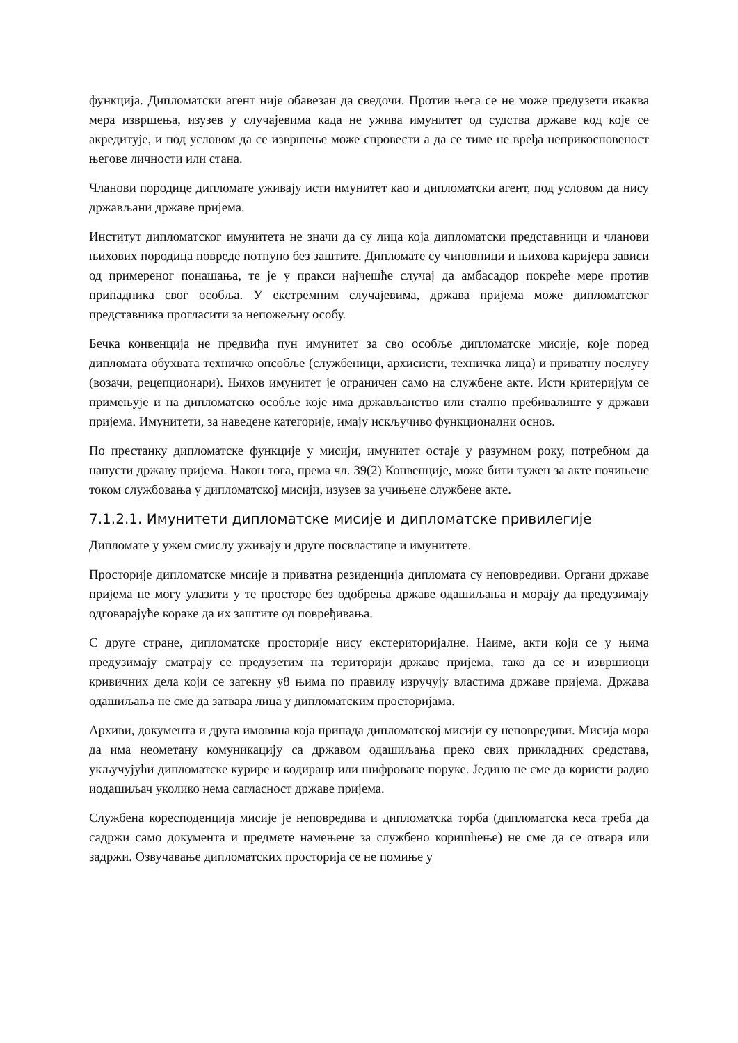функција. Дипломатски агент није обавезан да сведочи. Против њега се не може предузети икаква мера извршења, изузев у случајевима када не ужива имунитет од судства државе код које се акредитује, и под условом да се извршење може спровести а да се тиме не вређа неприкосновеност његове личности или стана.
Чланови породице дипломате уживају исти имунитет као и дипломатски агент, под условом да нису држављани државе пријема.
Институт дипломатског имунитета не значи да су лица која дипломатски представници и чланови њихових породица повреде потпуно без заштите. Дипломате су чиновници и њихова каријера зависи од примереног понашања, те је у пракси најчешће случај да амбасадор покреће мере против припадника свог особља. У екстремним случајевима, држава пријема може дипломатског представника прогласити за непожељну особу.
Бечка конвенција не предвиђа пун имунитет за сво особље дипломатске мисије, које поред дипломата обухвата техничко опсобље (службеници, архисисти, техничка лица) и приватну послугу (возачи, рецепционари). Њихов имунитет је ограничен само на службене акте. Исти критеријум се примењује и на дипломатско особље које има држављанство или стално пребивалиште у држави пријема. Имунитети, за наведене категорије, имају искључиво функционални основ.
По престанку дипломатске функције у мисији, имунитет остаје у разумном року, потребном да напусти државу пријема. Након тога, према чл. 39(2) Конвенције, може бити тужен за акте почињене током службовања у дипломатској мисији, изузев за учињене службене акте.
7.1.2.1. Имунитети дипломатске мисије и дипломатске привилегије
Дипломате у ужем смислу уживају и друге посвластице и имунитете.
Просторије дипломатске мисије и приватна резиденција дипломата су неповредиви. Органи државе пријема не могу улазити у те просторе без одобрења државе одашиљања и морају да предузимају одговарајуће кораке да их заштите од повређивања.
С друге стране, дипломатске просторије нису екстериторијалне. Наиме, акти који се у њима предузимају сматрају се предузетим на територији државе пријема, тако да се и извршиоци кривичних дела који се затекну у8 њима по правилу изручују властима државе пријема. Држава одашиљања не сме да затвара лица у дипломатским просторијама.
Архиви, документа и друга имовина која припада дипломатској мисији су неповредиви. Мисија мора да има неометану комуникацију са државом одашиљања преко свих прикладних средстава, укључујући дипломатске курире и кодиранр или шифроване поруке. Једино не сме да користи радио иодашиљач уколико нема сагласност државе пријема.
Службена коресподенција мисије је неповредива и дипломатска торба (дипломатска кеса треба да садржи само документа и предмете намењене за службено коришћење) не сме да се отвара или задржи. Озвучавање дипломатских просторија се не помиње у